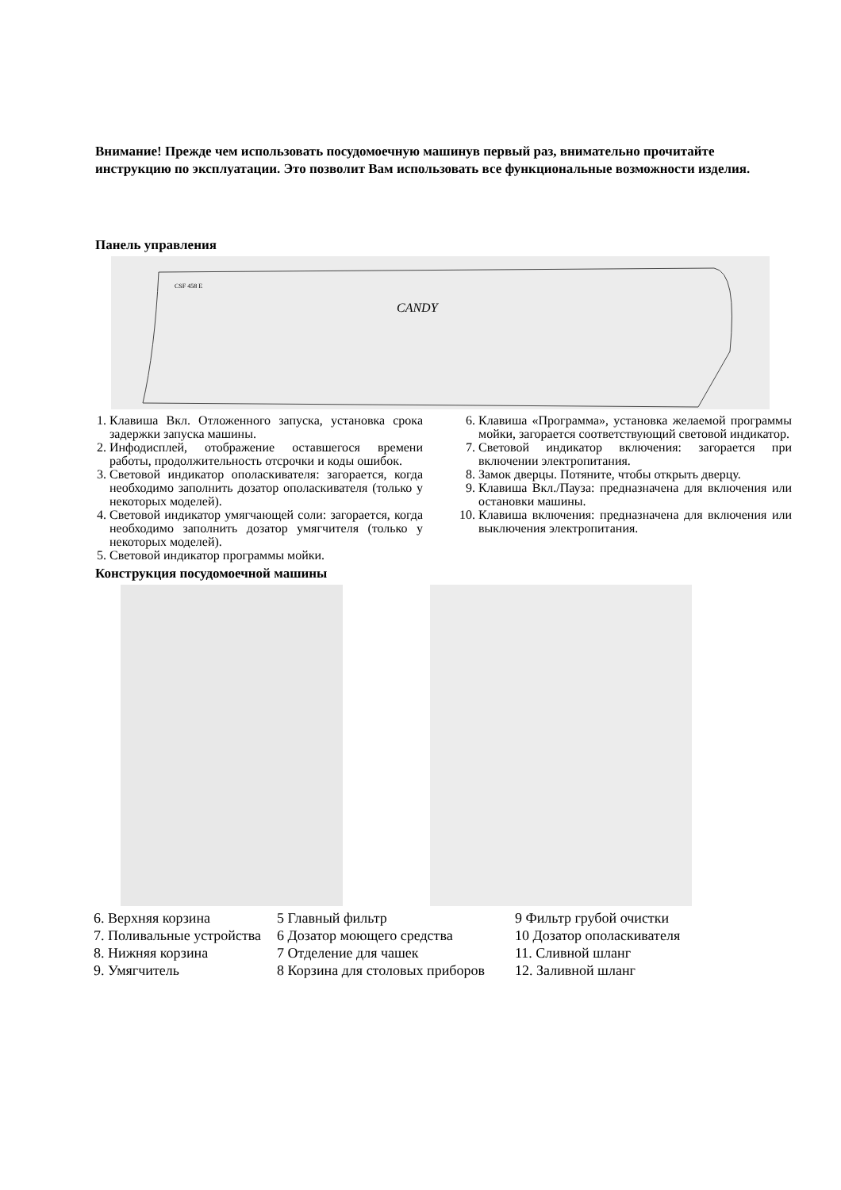Внимание! Прежде чем использовать посудомоечную машинув первый раз, внимательно прочитайте инструкцию по эксплуатации. Это позволит Вам использовать все функциональные возможности изделия.
Панель управления
CSF 458 E
CANDY
1. Клавиша Вкл. Отложенного запуска, установка срока задержки запуска машины.
2. Инфодисплей, отображение оставшегося времени работы, продолжительность отсрочки и коды ошибок.
3. Световой индикатор ополаскивателя: загорается, когда необходимо заполнить дозатор ополаскивателя (только у некоторых моделей).
4. Световой индикатор умягчающей соли: загорается, когда необходимо заполнить дозатор умягчителя (только у некоторых моделей).
5. Световой индикатор программы мойки.
6. Клавиша «Программа», установка желаемой программы мойки, загорается соответствующий световой индикатор.
7. Световой индикатор включения: загорается при включении электропитания.
8. Замок дверцы. Потяните, чтобы открыть дверцу.
9. Клавиша Вкл./Пауза: предназначена для включения или остановки машины.
10. Клавиша включения: предназначена для включения или выключения электропитания.
Конструкция посудомоечной машины
6. Верхняя корзина
7. Поливальные устройства
8. Нижняя корзина
9. Умягчитель
5 Главный фильтр
6 Дозатор моющего средства
7 Отделение для чашек
8 Корзина для столовых приборов
9 Фильтр грубой очистки
10 Дозатор ополаскивателя
11. Сливной шланг
12. Заливной шланг